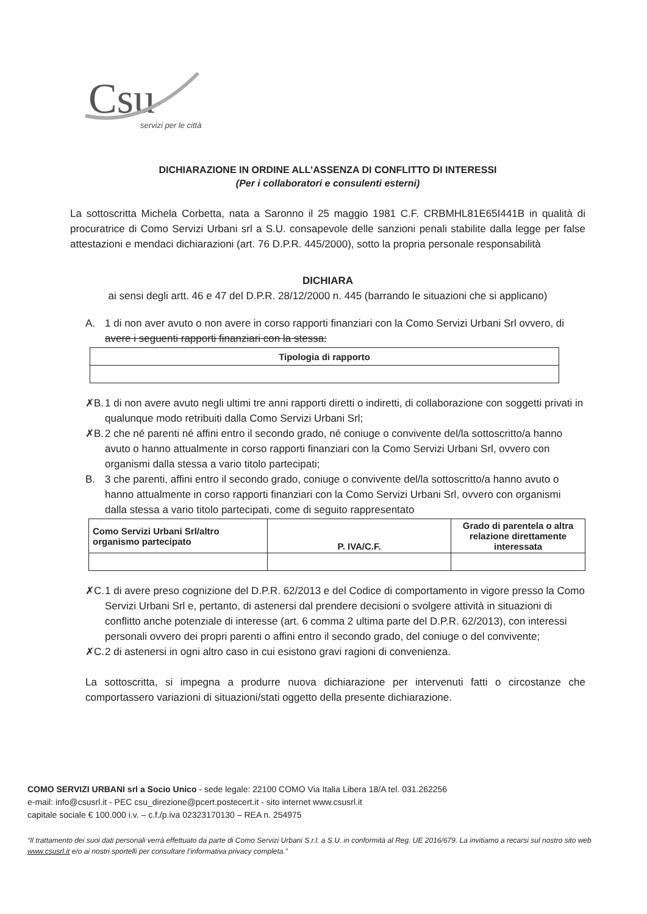Csu
servizi per le città
DICHIARAZIONE IN ORDINE ALL’ASSENZA DI CONFLITTO DI INTERESSI
(Per i collaboratori e consulenti esterni)
La sottoscritta Michela Corbetta, nata a Saronno il 25 maggio 1981 C.F. CRBMHL81E65I441B in qualità di procuratrice di Como Servizi Urbani srl a S.U. consapevole delle sanzioni penali stabilite dalla legge per false attestazioni e mendaci dichiarazioni (art. 76 D.P.R. 445/2000), sotto la propria personale responsabilità
DICHIARA
ai sensi degli artt. 46 e 47 del D.P.R. 28/12/2000 n. 445 (barrando le situazioni che si applicano)
A. 1 di non aver avuto o non avere in corso rapporti finanziari con la Como Servizi Urbani Srl ovvero, di avere i seguenti rapporti finanziari con la stessa:
| Tipologia di rapporto |
| --- |
✗B. 1 di non avere avuto negli ultimi tre anni rapporti diretti o indiretti, di collaborazione con soggetti privati in qualunque modo retribuiti dalla Como Servizi Urbani Srl;
✗B. 2 che né parenti né affini entro il secondo grado, né coniuge o convivente del/la sottoscritto/a hanno avuto o hanno attualmente in corso rapporti finanziari con la Como Servizi Urbani Srl, ovvero con organismi dalla stessa a vario titolo partecipati;
B. 3 che parenti, affini entro il secondo grado, coniuge o convivente del/la sottoscritto/a hanno avuto o hanno attualmente in corso rapporti finanziari con la Como Servizi Urbani Srl, ovvero con organismi dalla stessa a vario titolo partecipati, come di seguito rappresentato
| Como Servizi Urbani Srl/altro organismo partecipato | P. IVA/C.F. | Grado di parentela o altra relazione direttamente interessata |
| --- | --- | --- |
✗C. 1 di avere preso cognizione del D.P.R. 62/2013 e del Codice di comportamento in vigore presso la Como Servizi Urbani Srl e, pertanto, di astenersi dal prendere decisioni o svolgere attività in situazioni di conflitto anche potenziale di interesse (art. 6 comma 2 ultima parte del D.P.R. 62/2013), con interessi personali ovvero dei propri parenti o affini entro il secondo grado, del coniuge o del convivente;
✗C. 2 di astenersi in ogni altro caso in cui esistono gravi ragioni di convenienza.
La sottoscritta, si impegna a produrre nuova dichiarazione per intervenuti fatti o circostanze che comportassero variazioni di situazioni/stati oggetto della presente dichiarazione.
COMO SERVIZI URBANI srl a Socio Unico - sede legale: 22100 COMO Via Italia Libera 18/A tel. 031.262256
e-mail: info@csusrl.it - PEC csu_direzione@pcert.postecert.it - sito internet www.csusrl.it
capitale sociale € 100.000 i.v. – c.f./p.iva 02323170130 – REA n. 254975
“Il trattamento dei suoi dati personali verrà effettuato da parte di Como Servizi Urbani S.r.l. a S.U. in conformità al Reg. UE 2016/679. La invitiamo a recarsi sul nostro sito web www.csusrl.it e/o ai nostri sportelli per consultare l’informativa privacy completa.”